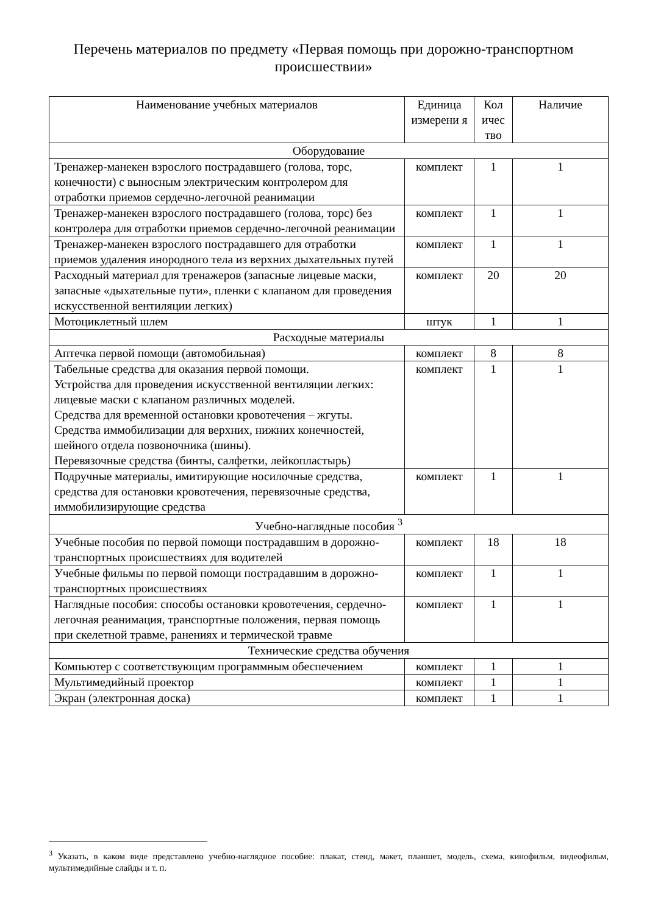Перечень материалов по предмету «Первая помощь при дорожно-транспортном происшествии»
| Наименование учебных материалов | Единица измерени я | Кол ичес тво | Наличие |
| --- | --- | --- | --- |
| Оборудование | | | |
| Тренажер-манекен взрослого пострадавшего (голова, торс, конечности) с выносным электрическим контролером для отработки приемов сердечно-легочной реанимации | комплект | 1 | 1 |
| Тренажер-манекен взрослого пострадавшего (голова, торс) без контролера для отработки приемов сердечно-легочной реанимации | комплект | 1 | 1 |
| Тренажер-манекен взрослого пострадавшего для отработки приемов удаления инородного тела из верхних дыхательных путей | комплект | 1 | 1 |
| Расходный материал для тренажеров (запасные лицевые маски, запасные «дыхательные пути», пленки с клапаном для проведения искусственной вентиляции легких) | комплект | 20 | 20 |
| Мотоциклетный шлем | штук | 1 | 1 |
| Расходные материалы | | | |
| Аптечка первой помощи (автомобильная) | комплект | 8 | 8 |
| Табельные средства для оказания первой помощи. Устройства для проведения искусственной вентиляции легких: лицевые маски с клапаном различных моделей. Средства для временной остановки кровотечения – жгуты. Средства иммобилизации для верхних, нижних конечностей, шейного отдела позвоночника (шины). Перевязочные средства (бинты, салфетки, лейкопластырь) | комплект | 1 | 1 |
| Подручные материалы, имитирующие носилочные средства, средства для остановки кровотечения, перевязочные средства, иммобилизирующие средства | комплект | 1 | 1 |
| Учебно-наглядные пособия <sup>3</sup> | | | |
| Учебные пособия по первой помощи пострадавшим в дорожно-транспортных происшествиях для водителей | комплект | 18 | 18 |
| Учебные фильмы по первой помощи пострадавшим в дорожно-транспортных происшествиях | комплект | 1 | 1 |
| Наглядные пособия: способы остановки кровотечения, сердечно-легочная реанимация, транспортные положения, первая помощь при скелетной травме, ранениях и термической травме | комплект | 1 | 1 |
| Технические средства обучения | | | |
| Компьютер с соответствующим программным обеспечением | комплект | 1 | 1 |
| Мультимедийный проектор | комплект | 1 | 1 |
| Экран (электронная доска) | комплект | 1 | 1 |
<sup>3</sup> Указать, в каком виде представлено учебно-наглядное пособие: плакат, стенд, макет, планшет, модель, схема, кинофильм, видеофильм, мультимедийные слайды и т. п.